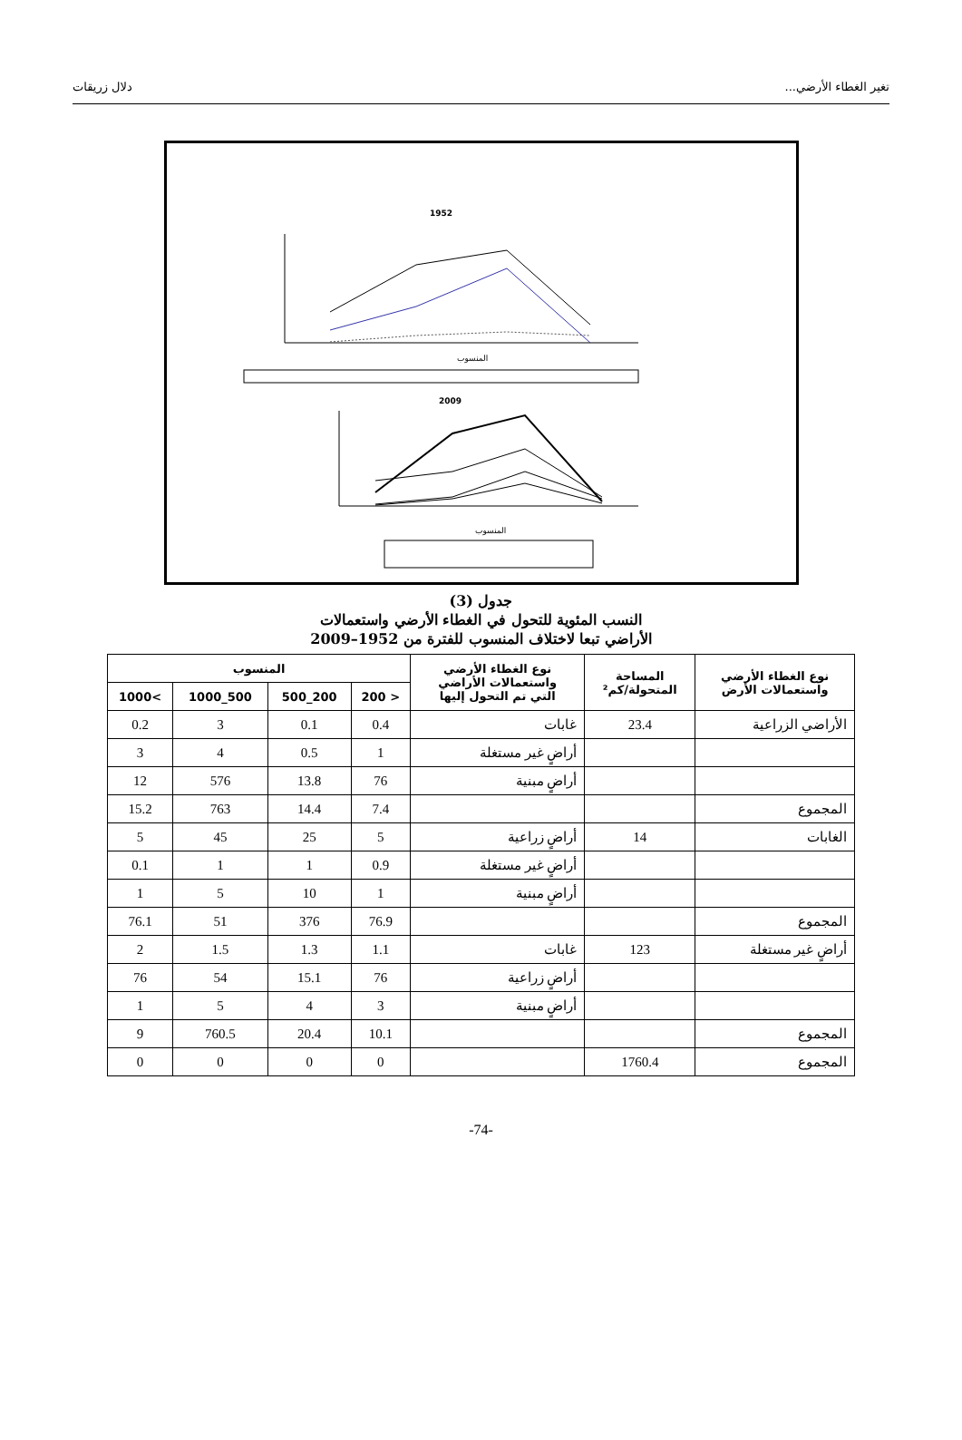تغير الغطاء الأرضي... دلال زريقات
1952
المنسوب
2009
المنسوب
جدول (3)
النسب المئوية للتحول في الغطاء الأرضي واستعمالات
الأراضي تبعا لاختلاف المنسوب للفترة من 1952–2009
| نوع الغطاء الأرضي واستعمالات الأرض | المساحة المتحولة/كم² | نوع الغطاء الأرضي واستعمالات الأراضي التي تم التحول إليها | المنسوب | | | |
| --- | --- | --- | --- | --- | --- | --- |
| | | | < 200 | 200_500 | 500_1000 | >1000 |
| الأراضي الزراعية | 23.4 | غابات | 0.4 | 0.1 | 3 | 0.2 |
| | | أراضٍ غير مستغلة | 1 | 0.5 | 4 | 3 |
| | | أراضٍ مبنية | 76 | 13.8 | 576 | 12 |
| المجموع | | | 7.4 | 14.4 | 763 | 15.2 |
| الغابات | 14 | أراضٍ زراعية | 5 | 25 | 45 | 5 |
| | | أراضٍ غير مستغلة | 0.9 | 1 | 1 | 0.1 |
| | | أراضٍ مبنية | 1 | 10 | 5 | 1 |
| المجموع | | | 76.9 | 376 | 51 | 76.1 |
| أراضٍ غير مستغلة | 123 | غابات | 1.1 | 1.3 | 1.5 | 2 |
| | | أراضٍ زراعية | 76 | 15.1 | 54 | 76 |
| | | أراضٍ مبنية | 3 | 4 | 5 | 1 |
| المجموع | | | 10.1 | 20.4 | 760.5 | 9 |
| المجموع | 1760.4 | | 0 | 0 | 0 | 0 |
-74-